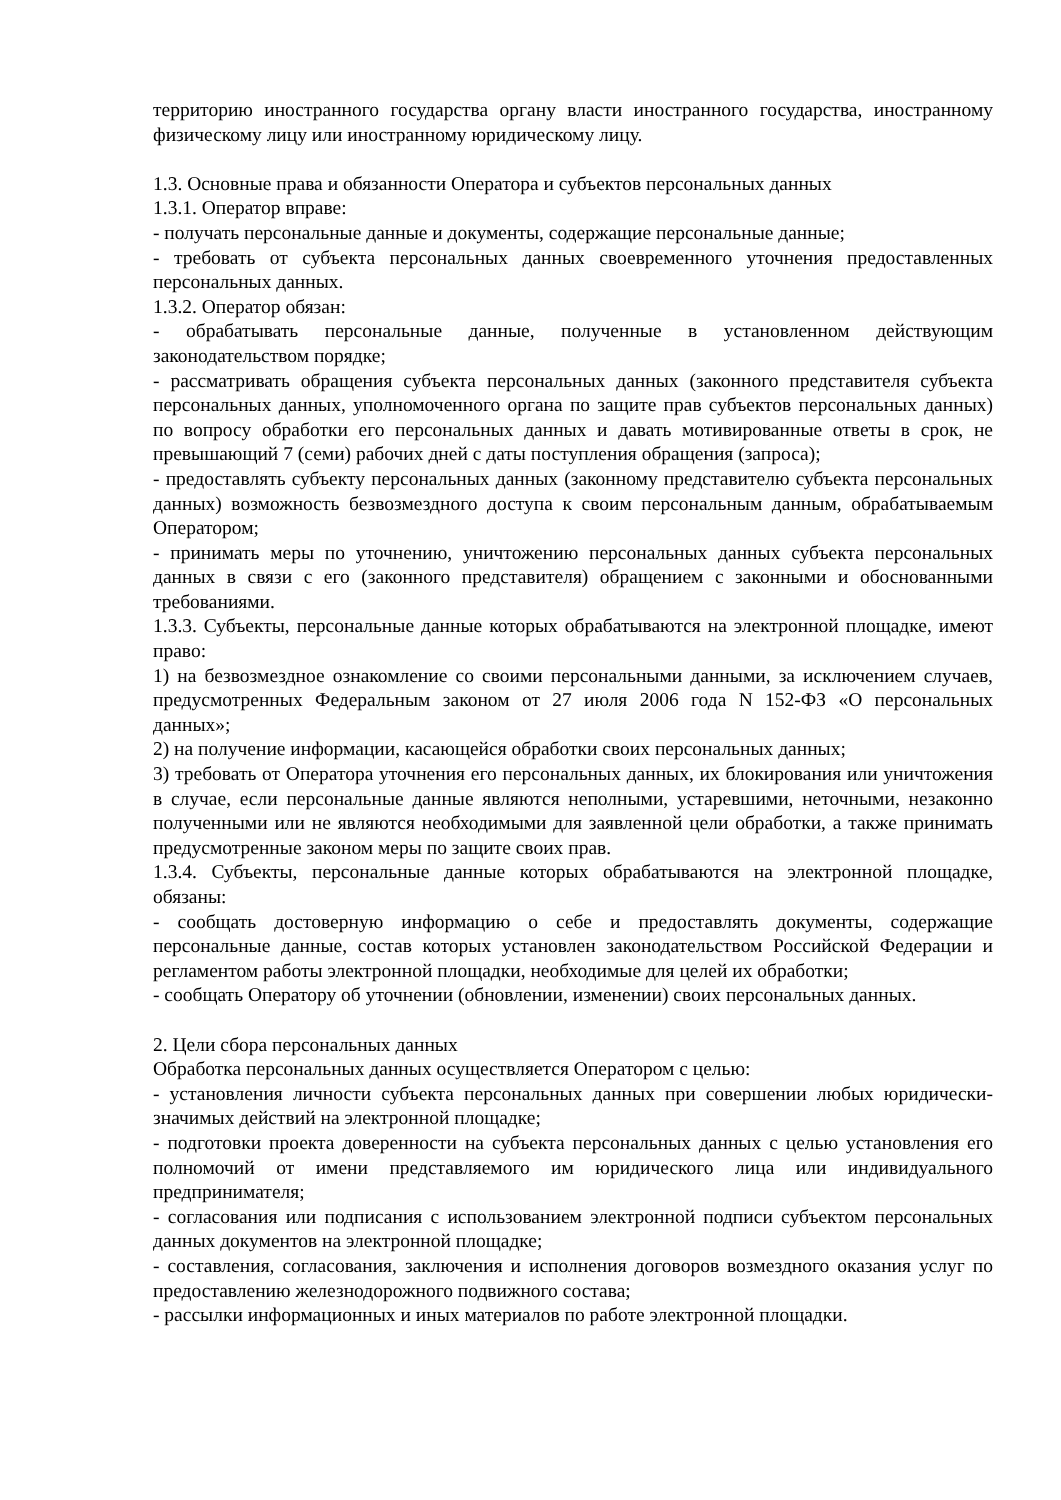территорию иностранного государства органу власти иностранного государства, иностранному физическому лицу или иностранному юридическому лицу.
1.3. Основные права и обязанности Оператора и субъектов персональных данных
1.3.1. Оператор вправе:
- получать персональные данные и документы, содержащие персональные данные;
- требовать от субъекта персональных данных своевременного уточнения предоставленных персональных данных.
1.3.2. Оператор обязан:
- обрабатывать персональные данные, полученные в установленном действующим законодательством порядке;
- рассматривать обращения субъекта персональных данных (законного представителя субъекта персональных данных, уполномоченного органа по защите прав субъектов персональных данных) по вопросу обработки его персональных данных и давать мотивированные ответы в срок, не превышающий 7 (семи) рабочих дней с даты поступления обращения (запроса);
- предоставлять субъекту персональных данных (законному представителю субъекта персональных данных) возможность безвозмездного доступа к своим персональным данным, обрабатываемым Оператором;
- принимать меры по уточнению, уничтожению персональных данных субъекта персональных данных в связи с его (законного представителя) обращением с законными и обоснованными требованиями.
1.3.3. Субъекты, персональные данные которых обрабатываются на электронной площадке, имеют право:
1) на безвозмездное ознакомление со своими персональными данными, за исключением случаев, предусмотренных Федеральным законом от 27 июля 2006 года N 152-ФЗ «О персональных данных»;
2) на получение информации, касающейся обработки своих персональных данных;
3) требовать от Оператора уточнения его персональных данных, их блокирования или уничтожения в случае, если персональные данные являются неполными, устаревшими, неточными, незаконно полученными или не являются необходимыми для заявленной цели обработки, а также принимать предусмотренные законом меры по защите своих прав.
1.3.4. Субъекты, персональные данные которых обрабатываются на электронной площадке, обязаны:
- сообщать достоверную информацию о себе и предоставлять документы, содержащие персональные данные, состав которых установлен законодательством Российской Федерации и регламентом работы электронной площадки, необходимые для целей их обработки;
- сообщать Оператору об уточнении (обновлении, изменении) своих персональных данных.
2. Цели сбора персональных данных
Обработка персональных данных осуществляется Оператором с целью:
- установления личности субъекта персональных данных при совершении любых юридически-значимых действий на электронной площадке;
- подготовки проекта доверенности на субъекта персональных данных с целью установления его полномочий от имени представляемого им юридического лица или индивидуального предпринимателя;
- согласования или подписания с использованием электронной подписи субъектом персональных данных документов на электронной площадке;
- составления, согласования, заключения и исполнения договоров возмездного оказания услуг по предоставлению железнодорожного подвижного состава;
- рассылки информационных и иных материалов по работе электронной площадки.